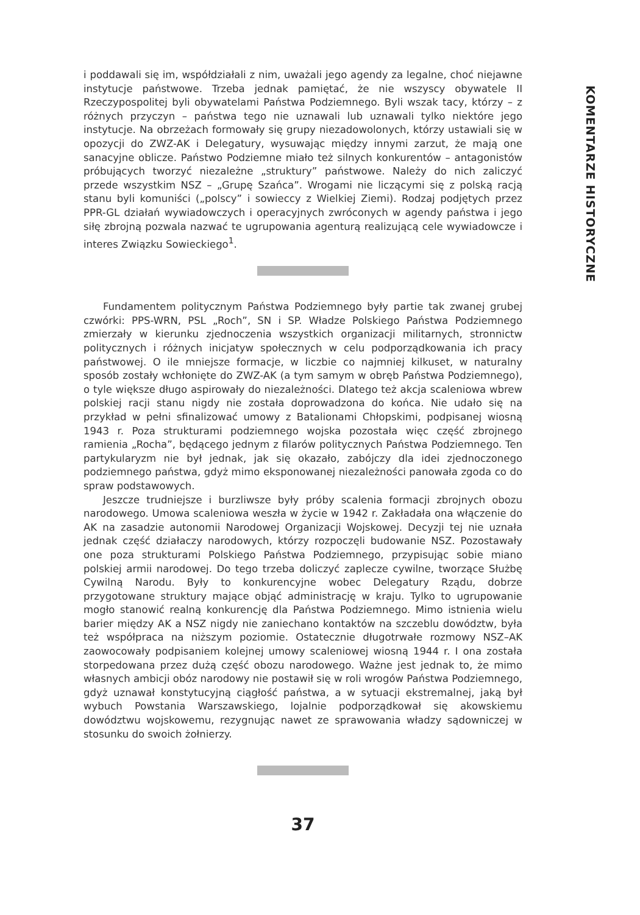KOMENTARZE HISTORYCZNE
i poddawali się im, współdziałali z nim, uważali jego agendy za legalne, choć niejawne instytucje państwowe. Trzeba jednak pamiętać, że nie wszyscy obywatele II Rzeczypospolitej byli obywatelami Państwa Podziemnego. Byli wszak tacy, którzy – z różnych przyczyn – państwa tego nie uznawali lub uznawali tylko niektóre jego instytucje. Na obrzeżach formowały się grupy niezadowolonych, którzy ustawiali się w opozycji do ZWZ-AK i Delegatury, wysuwając między innymi zarzut, że mają one sanacyjne oblicze. Państwo Podziemne miało też silnych konkurentów – antagonistów próbujących tworzyć niezależne „struktury” państwowe. Należy do nich zaliczyć przede wszystkim NSZ – „Grupę Szańca”. Wrogami nie liczącymi się z polską racją stanu byli komuniści („polscy” i sowieccy z Wielkiej Ziemi). Rodzaj podjętych przez PPR-GL działań wywiadowczych i operacyjnych zwróconych w agendy państwa i jego siłę zbrojną pozwala nazwać te ugrupowania agenturą realizującą cele wywiadowcze i interes Związku Sowieckiego<sup>1</sup>.
Fundamentem politycznym Państwa Podziemnego były partie tak zwanej grubej czwórki: PPS-WRN, PSL „Roch”, SN i SP. Władze Polskiego Państwa Podziemnego zmierzały w kierunku zjednoczenia wszystkich organizacji militarnych, stronnictw politycznych i różnych inicjatyw społecznych w celu podporządkowania ich pracy państwowej. O ile mniejsze formacje, w liczbie co najmniej kilkuset, w naturalny sposób zostały wchłonięte do ZWZ-AK (a tym samym w obręb Państwa Podziemnego), o tyle większe długo aspirowały do niezależności. Dlatego też akcja scaleniowa wbrew polskiej racji stanu nigdy nie została doprowadzona do końca. Nie udało się na przykład w pełni sfinalizować umowy z Batalionami Chłopskimi, podpisanej wiosną 1943 r. Poza strukturami podziemnego wojska pozostała więc część zbrojnego ramienia „Rocha”, będącego jednym z filarów politycznych Państwa Podziemnego. Ten partykularyzm nie był jednak, jak się okazało, zabójczy dla idei zjednoczonego podziemnego państwa, gdyż mimo eksponowanej niezależności panowała zgoda co do spraw podstawowych.
Jeszcze trudniejsze i burzliwsze były próby scalenia formacji zbrojnych obozu narodowego. Umowa scaleniowa weszła w życie w 1942 r. Zakładała ona włączenie do AK na zasadzie autonomii Narodowej Organizacji Wojskowej. Decyzji tej nie uznała jednak część działaczy narodowych, którzy rozpoczęli budowanie NSZ. Pozostawały one poza strukturami Polskiego Państwa Podziemnego, przypisując sobie miano polskiej armii narodowej. Do tego trzeba doliczyć zaplecze cywilne, tworzące Służbę Cywilną Narodu. Były to konkurencyjne wobec Delegatury Rządu, dobrze przygotowane struktury mające objąć administrację w kraju. Tylko to ugrupowanie mogło stanowić realną konkurencję dla Państwa Podziemnego. Mimo istnienia wielu barier między AK a NSZ nigdy nie zaniechano kontaktów na szczeblu dowództw, była też współpraca na niższym poziomie. Ostatecznie długotrwałe rozmowy NSZ–AK zaowocowały podpisaniem kolejnej umowy scaleniowej wiosną 1944 r. I ona została storpedowana przez dużą część obozu narodowego. Ważne jest jednak to, że mimo własnych ambicji obóz narodowy nie postawił się w roli wrogów Państwa Podziemnego, gdyż uznawał konstytucyjną ciągłość państwa, a w sytuacji ekstremalnej, jaką był wybuch Powstania Warszawskiego, lojalnie podporządkował się akowskiemu dowództwu wojskowemu, rezygnując nawet ze sprawowania władzy sądowniczej w stosunku do swoich żołnierzy.
37